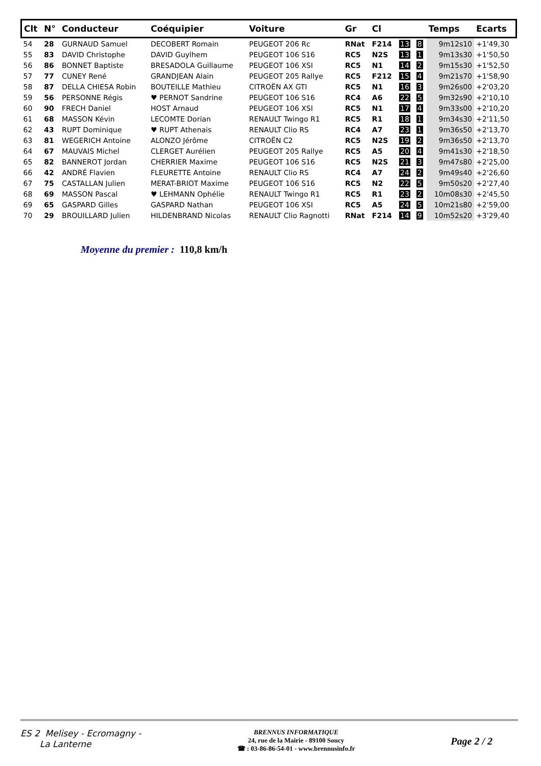| Clt | N° | Conducteur | Coéquipier | Voiture | Gr | Cl | | | Temps | Ecarts |
| --- | --- | --- | --- | --- | --- | --- | --- | --- | --- | --- |
| 54 | 28 | GURNAUD Samuel | DECOBERT Romain | PEUGEOT 206 Rc | RNat | F214 | 13 | 8 | 9m12s10 | +1'49,30 |
| 55 | 83 | DAVID Christophe | DAVID Guylhem | PEUGEOT 106 S16 | RC5 | N2S | 13 | 1 | 9m13s30 | +1'50,50 |
| 56 | 86 | BONNET Baptiste | BRESADOLA Guillaume | PEUGEOT 106 XSI | RC5 | N1 | 14 | 2 | 9m15s30 | +1'52,50 |
| 57 | 77 | CUNEY René | GRANDJEAN Alain | PEUGEOT 205 Rallye | RC5 | F212 | 15 | 4 | 9m21s70 | +1'58,90 |
| 58 | 87 | DELLA CHIESA Robin | BOUTEILLE Mathieu | CITROËN AX GTI | RC5 | N1 | 16 | 3 | 9m26s00 | +2'03,20 |
| 59 | 56 | PERSONNE Régis | ♥ PERNOT Sandrine | PEUGEOT 106 S16 | RC4 | A6 | 22 | 5 | 9m32s90 | +2'10,10 |
| 60 | 90 | FRECH Daniel | HOST Arnaud | PEUGEOT 106 XSI | RC5 | N1 | 17 | 4 | 9m33s00 | +2'10,20 |
| 61 | 68 | MASSON Kévin | LECOMTE Dorian | RENAULT Twingo R1 | RC5 | R1 | 18 | 1 | 9m34s30 | +2'11,50 |
| 62 | 43 | RUPT Dominique | ♥ RUPT Athenais | RENAULT Clio RS | RC4 | A7 | 23 | 1 | 9m36s50 | +2'13,70 |
| 63 | 81 | WEGERICH Antoine | ALONZO Jérôme | CITROËN C2 | RC5 | N2S | 19 | 2 | 9m36s50 | +2'13,70 |
| 64 | 67 | MAUVAIS Michel | CLERGET Aurélien | PEUGEOT 205 Rallye | RC5 | A5 | 20 | 4 | 9m41s30 | +2'18,50 |
| 65 | 82 | BANNEROT Jordan | CHERRIER Maxime | PEUGEOT 106 S16 | RC5 | N2S | 21 | 3 | 9m47s80 | +2'25,00 |
| 66 | 42 | ANDRÉ Flavien | FLEURETTE Antoine | RENAULT Clio RS | RC4 | A7 | 24 | 2 | 9m49s40 | +2'26,60 |
| 67 | 75 | CASTALLAN Julien | MERAT-BRIOT Maxime | PEUGEOT 106 S16 | RC5 | N2 | 22 | 5 | 9m50s20 | +2'27,40 |
| 68 | 69 | MASSON Pascal | ♥ LEHMANN Ophélie | RENAULT Twingo R1 | RC5 | R1 | 23 | 2 | 10m08s30 | +2'45,50 |
| 69 | 65 | GASPARD Gilles | GASPARD Nathan | PEUGEOT 106 XSI | RC5 | A5 | 24 | 5 | 10m21s80 | +2'59,00 |
| 70 | 29 | BROUILLARD Julien | HILDENBRAND Nicolas | RENAULT Clio Ragnotti | RNat | F214 | 14 | 9 | 10m52s20 | +3'29,40 |
Moyenne du premier : 110,8 km/h
ES 2 Melisey - Ecromagny -
La Lanterne
BRENNUS INFORMATIQUE
24, rue de la Mairie - 89100 Soucy
☎ : 03-86-86-54-01 - www.brennusinfo.fr
Page 2 / 2